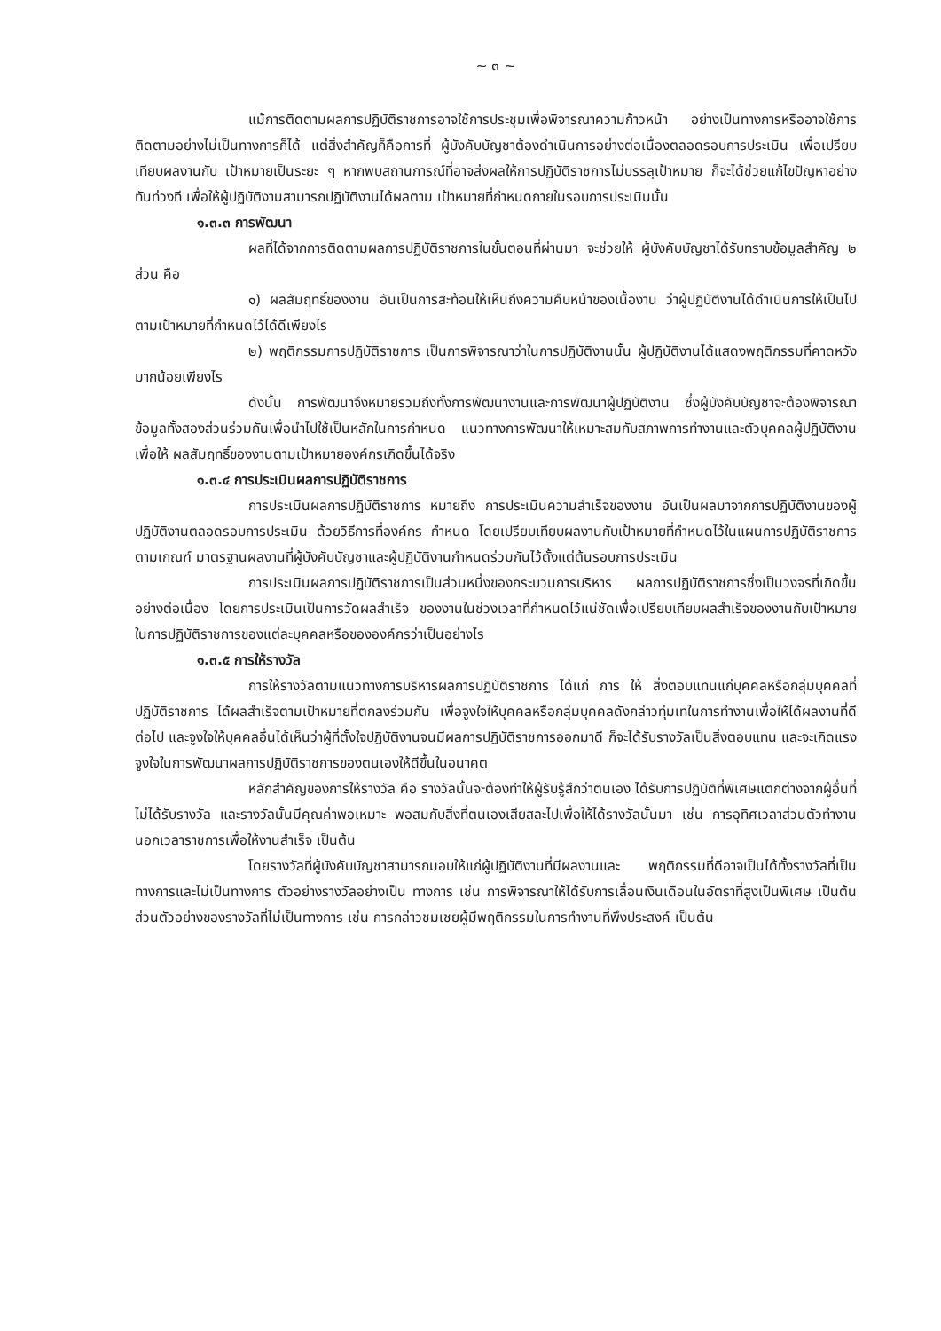~ ๓ ~
แม้การติดตามผลการปฏิบัติราชการอาจใช้การประชุมเพื่อพิจารณาความก้าวหน้า อย่างเป็นทางการหรืออาจใช้การติดตามอย่างไม่เป็นทางการก็ได้ แต่สิ่งสำคัญก็คือการที่ ผู้บังคับบัญชาต้องดำเนินการอย่างต่อเนื่องตลอดรอบการประเมิน เพื่อเปรียบเทียบผลงานกับ เป้าหมายเป็นระยะ ๆ หากพบสถานการณ์ที่อาจส่งผลให้การปฏิบัติราชการไม่บรรลุเป้าหมาย ก็จะได้ช่วยแก้ไขปัญหาอย่างทันท่วงที เพื่อให้ผู้ปฏิบัติงานสามารถปฏิบัติงานได้ผลตาม เป้าหมายที่กำหนดภายในรอบการประเมินนั้น
๑.๓.๓ การพัฒนา
ผลที่ได้จากการติดตามผลการปฏิบัติราชการในขั้นตอนที่ผ่านมา จะช่วยให้ ผู้บังคับบัญชาได้รับทราบข้อมูลสำคัญ ๒ ส่วน คือ
๑) ผลสัมฤทธิ์ของงาน อันเป็นการสะท้อนให้เห็นถึงความคืบหน้าของเนื้องาน ว่าผู้ปฏิบัติงานได้ดำเนินการให้เป็นไปตามเป้าหมายที่กำหนดไว้ได้ดีเพียงไร
๒) พฤติกรรมการปฏิบัติราชการ เป็นการพิจารณาว่าในการปฏิบัติงานนั้น ผู้ปฏิบัติงานได้แสดงพฤติกรรมที่คาดหวังมากน้อยเพียงไร
ดังนั้น การพัฒนาจึงหมายรวมถึงทั้งการพัฒนางานและการพัฒนาผู้ปฏิบัติงาน ซึ่งผู้บังคับบัญชาจะต้องพิจารณาข้อมูลทั้งสองส่วนร่วมกันเพื่อนำไปใช้เป็นหลักในการกำหนด แนวทางการพัฒนาให้เหมาะสมกับสภาพการทำงานและตัวบุคคลผู้ปฏิบัติงาน เพื่อให้ ผลสัมฤทธิ์ของงานตามเป้าหมายองค์กรเกิดขึ้นได้จริง
๑.๓.๔ การประเมินผลการปฏิบัติราชการ
การประเมินผลการปฏิบัติราชการ หมายถึง การประเมินความสำเร็จของงาน อันเป็นผลมาจากการปฏิบัติงานของผู้ปฏิบัติงานตลอดรอบการประเมิน ด้วยวิธีการที่องค์กร กำหนด โดยเปรียบเทียบผลงานกับเป้าหมายที่กำหนดไว้ในแผนการปฏิบัติราชการ ตามเกณฑ์ มาตรฐานผลงานที่ผู้บังคับบัญชาและผู้ปฏิบัติงานกำหนดร่วมกันไว้ตั้งแต่ต้นรอบการประเมิน
การประเมินผลการปฏิบัติราชการเป็นส่วนหนึ่งของกระบวนการบริหาร ผลการปฏิบัติราชการซึ่งเป็นวงจรที่เกิดขึ้นอย่างต่อเนื่อง โดยการประเมินเป็นการวัดผลสำเร็จ ของงานในช่วงเวลาที่กำหนดไว้แน่ชัดเพื่อเปรียบเทียบผลสำเร็จของงานกับเป้าหมาย ในการปฏิบัติราชการของแต่ละบุคคลหรือขององค์กรว่าเป็นอย่างไร
๑.๓.๕ การให้รางวัล
การให้รางวัลตามแนวทางการบริหารผลการปฏิบัติราชการ ได้แก่ การ ให้ สิ่งตอบแทนแก่บุคคลหรือกลุ่มบุคคลที่ปฏิบัติราชการ ได้ผลสำเร็จตามเป้าหมายที่ตกลงร่วมกัน เพื่อจูงใจให้บุคคลหรือกลุ่มบุคคลดังกล่าวทุ่มเทในการทำงานเพื่อให้ได้ผลงานที่ดีต่อไป และจูงใจให้บุคคลอื่นได้เห็นว่าผู้ที่ตั้งใจปฏิบัติงานจนมีผลการปฏิบัติราชการออกมาดี ก็จะได้รับรางวัลเป็นสิ่งตอบแทน และจะเกิดแรงจูงใจในการพัฒนาผลการปฏิบัติราชการของตนเองให้ดีขึ้นในอนาคต
หลักสำคัญของการให้รางวัล คือ รางวัลนั้นจะต้องทำให้ผู้รับรู้สึกว่าตนเอง ได้รับการปฏิบัติที่พิเศษแตกต่างจากผู้อื่นที่ไม่ได้รับรางวัล และรางวัลนั้นมีคุณค่าพอเหมาะ พอสมกับสิ่งที่ตนเองเสียสละไปเพื่อให้ได้รางวัลนั้นมา เช่น การอุทิศเวลาส่วนตัวทำงาน นอกเวลาราชการเพื่อให้งานสำเร็จ เป็นต้น
โดยรางวัลที่ผู้บังคับบัญชาสามารถมอบให้แก่ผู้ปฏิบัติงานที่มีผลงานและ พฤติกรรมที่ดีอาจเป็นได้ทั้งรางวัลที่เป็นทางการและไม่เป็นทางการ ตัวอย่างรางวัลอย่างเป็น ทางการ เช่น การพิจารณาให้ได้รับการเลื่อนเงินเดือนในอัตราที่สูงเป็นพิเศษ เป็นต้น ส่วนตัวอย่างของรางวัลที่ไม่เป็นทางการ เช่น การกล่าวชมเชยผู้มีพฤติกรรมในการทำงานที่พึงประสงค์ เป็นต้น